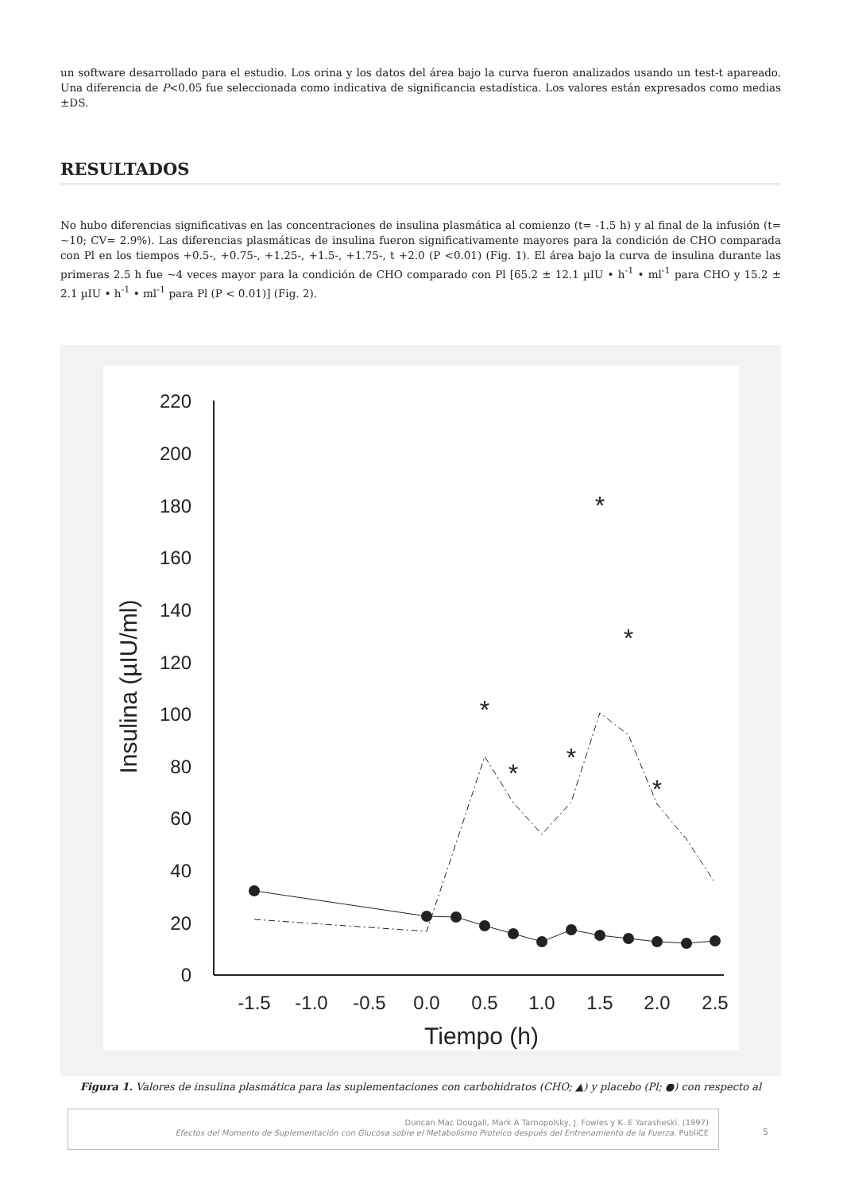un software desarrollado para el estudio. Los orina y los datos del área bajo la curva fueron analizados usando un test-t apareado. Una diferencia de P<0.05 fue seleccionada como indicativa de significancia estadística. Los valores están expresados como medias ±DS.
RESULTADOS
No hubo diferencias significativas en las concentraciones de insulina plasmática al comienzo (t= -1.5 h) y al final de la infusión (t= ~10; CV= 2.9%). Las diferencias plasmáticas de insulina fueron significativamente mayores para la condición de CHO comparada con Pl en los tiempos +0.5-, +0.75-, +1.25-, +1.5-, +1.75-, t +2.0 (P <0.01) (Fig. 1). El área bajo la curva de insulina durante las primeras 2.5 h fue ~4 veces mayor para la condición de CHO comparado con Pl [65.2 ± 12.1 µIU • h<sup>-1</sup> • ml<sup>-1</sup> para CHO y 15.2 ± 2.1 µIU • h<sup>-1</sup> • ml<sup>-1</sup> para Pl (P < 0.01)] (Fig. 2).
220
200
180
160
140
120
100
80
60
40
20
0
-1.5
-1.0
-0.5
0.0
0.5
1.0
1.5
2.0
2.5
Tiempo (h)
Insulina (µIU/ml)
*
*
*
*
*
*
Figura 1. Valores de insulina plasmática para las suplementaciones con carbohidratos (CHO; ▲) y placebo (Pl; ●) con respecto al
Duncan Mac Dougall, Mark A Tarnopolsky, J. Fowles y K. E Yarasheski. (1997)
Efectos del Momento de Suplementación con Glucosa sobre el Metabolismo Proteico después del Entrenamiento de la Fuerza. PubliCE
5